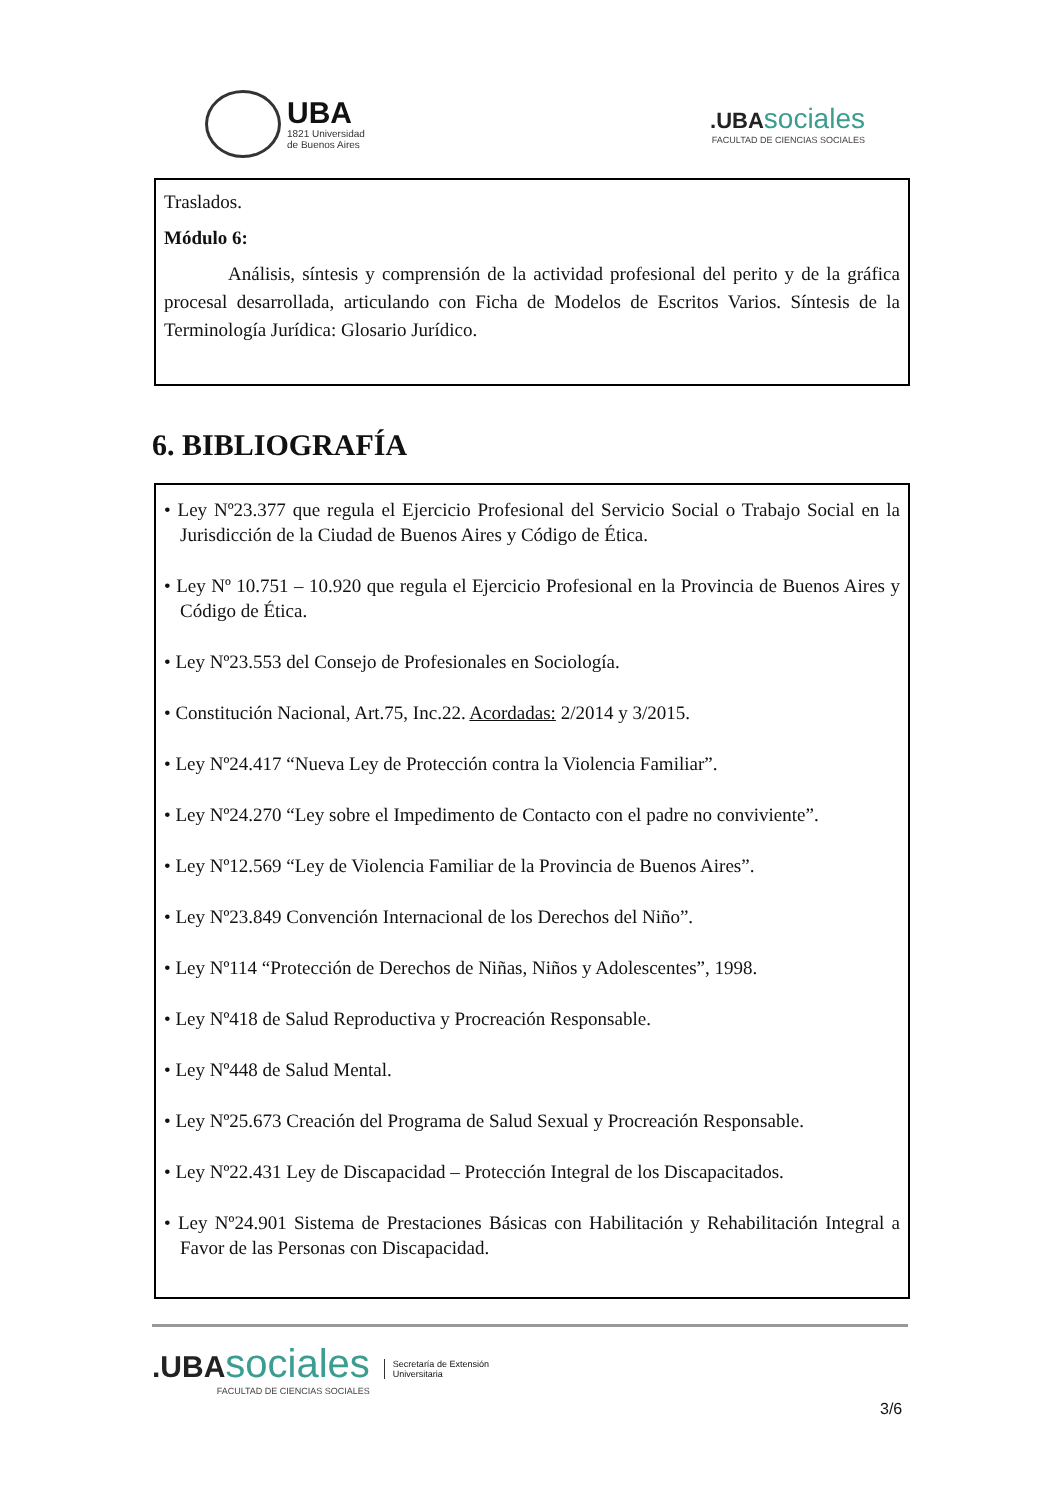UBA
1821 Universidad
de Buenos Aires
.UBA sociales
FACULTAD DE CIENCIAS SOCIALES
Traslados.
Módulo 6:
Análisis, síntesis y comprensión de la actividad profesional del perito y de la gráfica procesal desarrollada, articulando con Ficha de Modelos de Escritos Varios. Síntesis de la Terminología Jurídica: Glosario Jurídico.
6. BIBLIOGRAFÍA
• Ley Nº23.377 que regula el Ejercicio Profesional del Servicio Social o Trabajo Social en la Jurisdicción de la Ciudad de Buenos Aires y Código de Ética.
• Ley Nº 10.751 – 10.920 que regula el Ejercicio Profesional en la Provincia de Buenos Aires y Código de Ética.
• Ley Nº23.553 del Consejo de Profesionales en Sociología.
• Constitución Nacional, Art.75, Inc.22. Acordadas: 2/2014 y 3/2015.
• Ley Nº24.417 “Nueva Ley de Protección contra la Violencia Familiar”.
• Ley Nº24.270 “Ley sobre el Impedimento de Contacto con el padre no conviviente”.
• Ley Nº12.569 “Ley de Violencia Familiar de la Provincia de Buenos Aires”.
• Ley Nº23.849 Convención Internacional de los Derechos del Niño”.
• Ley Nº114 “Protección de Derechos de Niñas, Niños y Adolescentes”, 1998.
• Ley Nº418 de Salud Reproductiva y Procreación Responsable.
• Ley Nº448 de Salud Mental.
• Ley Nº25.673 Creación del Programa de Salud Sexual y Procreación Responsable.
• Ley Nº22.431 Ley de Discapacidad – Protección Integral de los Discapacitados.
• Ley Nº24.901 Sistema de Prestaciones Básicas con Habilitación y Rehabilitación Integral a Favor de las Personas con Discapacidad.
.UBA sociales
FACULTAD DE CIENCIAS SOCIALES
Secretaría de Extensión
Universitaria
3/6